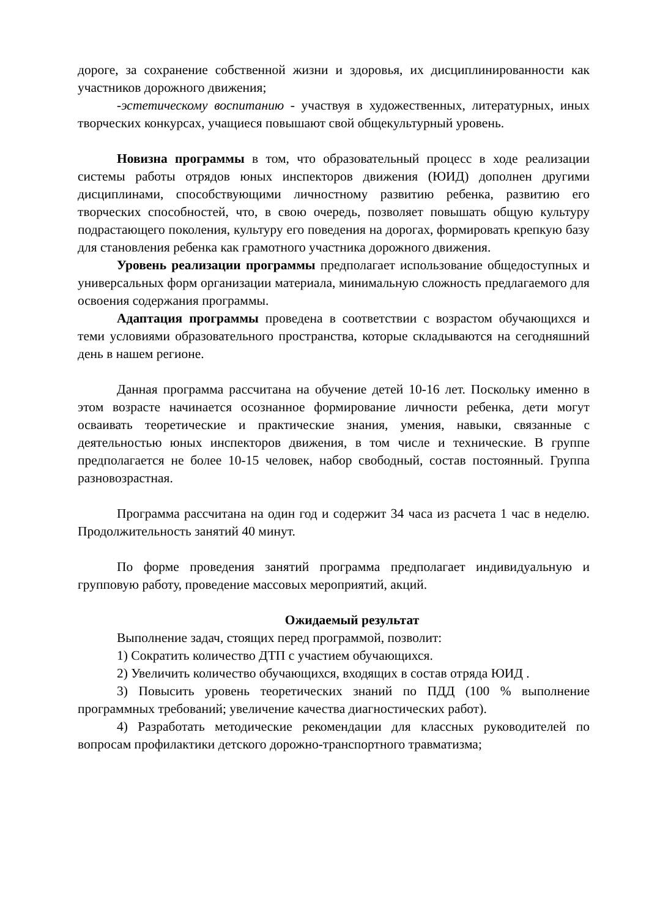дороге, за сохранение собственной жизни и здоровья, их дисциплинированности как участников дорожного движения;
-эстетическому воспитанию - участвуя в художественных, литературных, иных творческих конкурсах, учащиеся повышают свой общекультурный уровень.
Новизна программы в том, что образовательный процесс в ходе реализации системы работы отрядов юных инспекторов движения (ЮИД) дополнен другими дисциплинами, способствующими личностному развитию ребенка, развитию его творческих способностей, что, в свою очередь, позволяет повышать общую культуру подрастающего поколения, культуру его поведения на дорогах, формировать крепкую базу для становления ребенка как грамотного участника дорожного движения.
Уровень реализации программы предполагает использование общедоступных и универсальных форм организации материала, минимальную сложность предлагаемого для освоения содержания программы.
Адаптация программы проведена в соответствии с возрастом обучающихся и теми условиями образовательного пространства, которые складываются на сегодняшний день в нашем регионе.
Данная программа рассчитана на обучение детей 10-16 лет. Поскольку именно в этом возрасте начинается осознанное формирование личности ребенка, дети могут осваивать теоретические и практические знания, умения, навыки, связанные с деятельностью юных инспекторов движения, в том числе и технические. В группе предполагается не более 10-15 человек, набор свободный, состав постоянный. Группа разновозрастная.
Программа рассчитана на один год и содержит 34 часа из расчета 1 час в неделю. Продолжительность занятий 40 минут.
По форме проведения занятий программа предполагает индивидуальную и групповую работу, проведение массовых мероприятий, акций.
Ожидаемый результат
Выполнение задач, стоящих перед программой, позволит:
1) Сократить количество ДТП с участием обучающихся.
2) Увеличить количество обучающихся, входящих в состав отряда ЮИД .
3) Повысить уровень теоретических знаний по ПДД (100 % выполнение программных требований; увеличение качества диагностических работ).
4) Разработать методические рекомендации для классных руководителей по вопросам профилактики детского дорожно-транспортного травматизма;